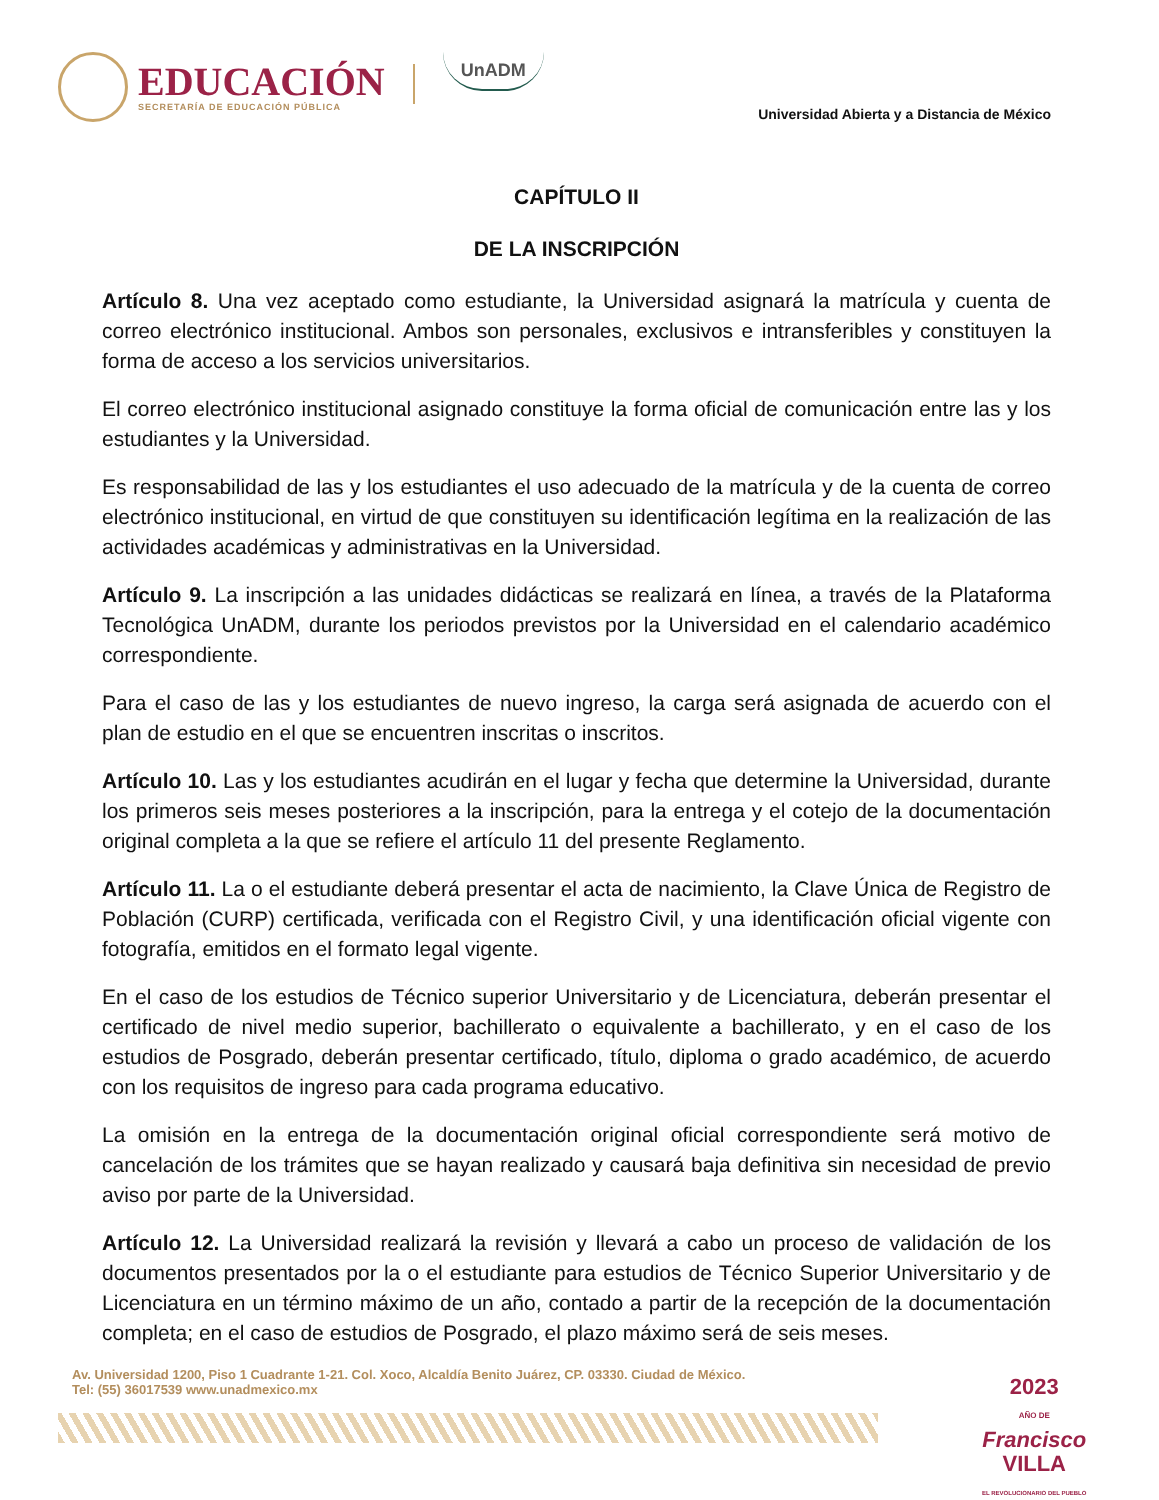EDUCACIÓN
SECRETARÍA DE EDUCACIÓN PÚBLICA
UnADM
Universidad Abierta y a Distancia de México
CAPÍTULO II
DE LA INSCRIPCIÓN
Artículo 8. Una vez aceptado como estudiante, la Universidad asignará la matrícula y cuenta de correo electrónico institucional. Ambos son personales, exclusivos e intransferibles y constituyen la forma de acceso a los servicios universitarios.
El correo electrónico institucional asignado constituye la forma oficial de comunicación entre las y los estudiantes y la Universidad.
Es responsabilidad de las y los estudiantes el uso adecuado de la matrícula y de la cuenta de correo electrónico institucional, en virtud de que constituyen su identificación legítima en la realización de las actividades académicas y administrativas en la Universidad.
Artículo 9. La inscripción a las unidades didácticas se realizará en línea, a través de la Plataforma Tecnológica UnADM, durante los periodos previstos por la Universidad en el calendario académico correspondiente.
Para el caso de las y los estudiantes de nuevo ingreso, la carga será asignada de acuerdo con el plan de estudio en el que se encuentren inscritas o inscritos.
Artículo 10. Las y los estudiantes acudirán en el lugar y fecha que determine la Universidad, durante los primeros seis meses posteriores a la inscripción, para la entrega y el cotejo de la documentación original completa a la que se refiere el artículo 11 del presente Reglamento.
Artículo 11. La o el estudiante deberá presentar el acta de nacimiento, la Clave Única de Registro de Población (CURP) certificada, verificada con el Registro Civil, y una identificación oficial vigente con fotografía, emitidos en el formato legal vigente.
En el caso de los estudios de Técnico superior Universitario y de Licenciatura, deberán presentar el certificado de nivel medio superior, bachillerato o equivalente a bachillerato, y en el caso de los estudios de Posgrado, deberán presentar certificado, título, diploma o grado académico, de acuerdo con los requisitos de ingreso para cada programa educativo.
La omisión en la entrega de la documentación original oficial correspondiente será motivo de cancelación de los trámites que se hayan realizado y causará baja definitiva sin necesidad de previo aviso por parte de la Universidad.
Artículo 12. La Universidad realizará la revisión y llevará a cabo un proceso de validación de los documentos presentados por la o el estudiante para estudios de Técnico Superior Universitario y de Licenciatura en un término máximo de un año, contado a partir de la recepción de la documentación completa; en el caso de estudios de Posgrado, el plazo máximo será de seis meses.
Av. Universidad 1200, Piso 1 Cuadrante 1-21. Col. Xoco, Alcaldía Benito Juárez, CP. 03330. Ciudad de México.
Tel: (55) 36017539 www.unadmexico.mx
2023
AÑO DE
Francisco
VILLA
EL REVOLUCIONARIO DEL PUEBLO